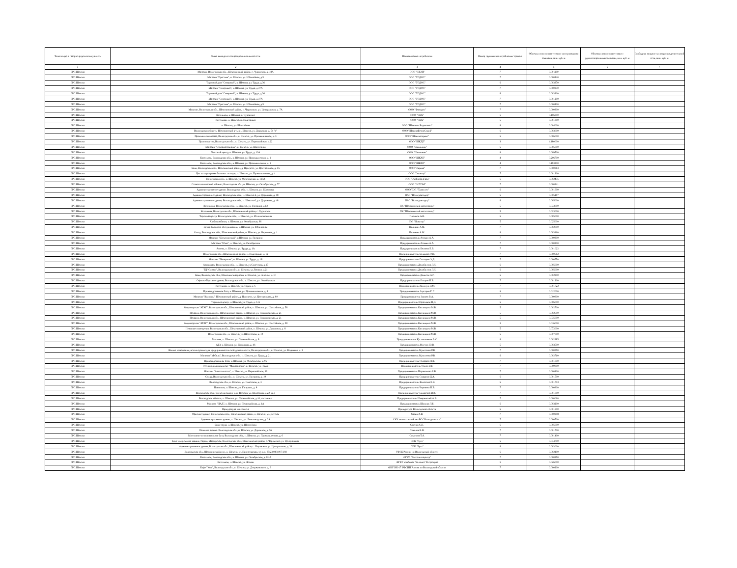| Точка входа в газораспределительную сеть | Точка выхода из газораспределительной сети | Наименование потребителя | Номер группы газопотребления/ транзит | Объемы газа в соответствии с поступившими заявками, млн. куб. м | Объемы газа в соответствии с удовлетворенными заявками, млн. куб. м | Свободная мощность газораспределительной сети, млн. куб. м |
| --- | --- | --- | --- | --- | --- | --- |
| 1 | 2 | 3 | 4 | 5 | 6 | 7 |
| ГРС Шексна | Магазин, Вологодская обл., Шекснинский район, с. Чуровское, д. 18А | ООО "СТЭП" | 7 | 0.001100 | | |
| ГРС Шексна | Магазин "Престиж", п. Шексна, ул. Юбилейная, д.5 | ООО "ТОДОС" | 7 | 0.000440 | | |
| ГРС Шексна | Торговый дом "Северный", п. Шексна, ул. Труда, д.36 | ООО "ТОДОС" | 6 | 0.003370 | | |
| ГРС Шексна | Магазин "Северный", п. Шексна, ул. Труда, д.17А | ООО "ТОДОС" | 7 | 0.000330 | | |
| ГРС Шексна | Торговый дом "Северный", п. Шексна, ул. Труда, д.36 | ООО "ТОДОС" | 6 | 0.003200 | | |
| ГРС Шексна | Магазин "Северный", п. Шексна, ул. Труда, д.17А | ООО "ТОДОС" | 7 | 0.001200 | | |
| ГРС Шексна | Магазин "Престиж", п. Шексна, ул. Юбилейная, д.5 | ООО "ТОДОС" | 7 | 0.000400 | | |
| ГРС Шексна | Магазин, Вологодская обл., Шекснинский район, с. Чаромское, ул. Центральная, д. 7А | ООО "Фаворит" | 7 | 0.000300 | | |
| ГРС Шексна | Котельная, п. Шексна, с. Чуровское | ООО "ЧКХ" | 5 | 0.106900 | | |
| ГРС Шексна | Котельная, п. Шексна, м. Подгорный | ООО "ЧКХ" | 5 | 0.091900 | | |
| ГРС Шексна | п. Шексна, ул. Шоссейная | ООО "Шексна - Водоканал" | 6 | 0.004000 | | |
| ГРС Шексна | Вологодская область, Шекснинский р-н, рп. Шексна, ул. Дорожная, д. 54 "а" | ООО "ШекснаБетонСтрой" | 6 | 0.003000 | | |
| ГРС Шексна | Промышленная база, Вологодская обл., п. Шексна, ул. Промышленная, д. 3 | ООО "Шекснасервис" | 6 | 0.006000 | | |
| ГРС Шексна | Производство, Вологодская обл., п. Шексна, ул. Первомайская, д.22 | ООО "ШКДП" | 3 | 4.180000 | | |
| ГРС Шексна | Магазин "Стройматериалы", п. Шексна, ул. Шоссейная | ООО "Школьник" | 6 | 0.005000 | | |
| ГРС Шексна | Торговый центр, п. Шексна, ул. Труда, д. 13А | ООО "Школьник" | 6 | 0.009500 | | |
| ГРС Шексна | Котельная, Вологодская обл., п. Шексна, ул. Промышленная, д. 1 | ООО "ШКХП" | 4 | 0.206700 | | |
| ГРС Шексна | Котельная, Вологодская обл., п. Шексна, ул. Промышленная, д. 1 | ООО "ШКХП" | 4 | 0.193300 | | |
| ГРС Шексна | Баня, Вологодская обл., Шекснинский район, д. Прогресс, ул. Центральная, д. 56 | ООО "Эврика" | 7 | 0.000983 | | |
| ГРС Шексна | Цех по сортировке бытовых отходов, п. Шексна, ул. Промышленная, д. 4 | ООО "Эковтор" | 7 | 0.001200 | | |
| ГРС Шексна | Вологодская обл., п. Шексна, ул. Октябрьская, д. 118А | ООО "ЭкоГлобалГрад" | 6 | 0.002475 | | |
| ГРС Шексна | Стоматологический кабинет, Вологодская обл., п. Шексна, ул. Октябрьская, д. 77 | ООО "ЭСТОМ" | 7 | 0.000341 | | |
| ГРС Шексна | Административное здание, Вологодская обл., п. Шексна, ул. Шлюзовая | ООО ТЭП "Транслес" | 6 | 0.001600 | | |
| ГРС Шексна | Административное здание, Вологодская обл., п. Шексна-2, ул. Дорожная, д. 48 | ПАО "Вологдавтодор" | 6 | 0.005167 | | |
| ГРС Шексна | Административное здание, Вологодская обл., п. Шексна-2, ул. Дорожная, д. 48 | ПАО "Вологдавтодор" | 6 | 0.005000 | | |
| ГРС Шексна | Котельная, Вологодская обл., п. Шексна, ул. Гагарина, д.12 | ПК "Шекснинский маслозавод" | 5 | 0.033000 | | |
| ГРС Шексна | Котельная, Вологодская обл., Шекснинский район, с. Чуровское | ПК "Шекснинский маслозавод" | 5 | 0.023000 | | |
| ГРС Шексна | Торговый центр, Вологодская обл., п. Шексна, ул. Исполкомовская | Плешков А.В. | 6 | 0.005000 | | |
| ГРС Шексна | Хлебокомбинат, п. Шексна, ул. Октябрьская, 86 | ПО "Новатор" | 5 | 0.025000 | | |
| ГРС Шексна | Центр бытового обслуживания, п. Шексна, ул. Юбилейная | Поливин А.М. | 7 | 0.002000 | | |
| ГРС Шексна | Склад, Вологодская обл., Шекснинский район, п. Шексна, ул. Береговая, д. 1 | Поливин А.М. | 6 | 0.003410 | | |
| ГРС Шексна | Магазин "Шекснинский", п.Шексна, ул. Гагарина | Предприниматель Атомян А.А. | 7 | 0.000300 | | |
| ГРС Шексна | Магазин "Юма", п. Шексна, ул. Октябрьская | Предприниматель Атомян А.А. | 7 | 0.000300 | | |
| ГРС Шексна | Аптека, п. Шексна, ул. Труда, д. 1А | Предприниматель Беляева Е.В. | 7 | 0.001022 | | |
| ГРС Шексна | Вологодская обл., Шекснинский район, п. Подгорный, д. 1а | Предприниматель Белякова О.П. | 7 | 0.000682 | | |
| ГРС Шексна | Магазин "Пятерочка", п. Шексна, ул. Труда, д. 1Б | Предприниматель Гаспарян Э.Д. | 7 | 0.000750 | | |
| ГРС Шексна | Автогараж, Вологодская обл., п. Шексна, ул.Советская, д.17 | Предприниматель Делибалтов Л.С. | 6 | 0.005000 | | |
| ГРС Шексна | ТД "Олимп", Вологодская обл., п. Шексна, ул.Ленина, д.21 | Предприниматель Делибалтов Л.С. | 6 | 0.005000 | | |
| ГРС Шексна | Баня, Вологодская обл., Шекснинский район, п. Шексна, ул. Зеленая, д. 10 | Предприниматель Денисов А.Г. | 6 | 0.002800 | | |
| ГРС Шексна | Офисно-Торговое здание, Вологодская обл., п. Шексна, ул. Октябрьская | Предприниматель Есырев П.В. | 7 | 0.001200 | | |
| ГРС Шексна | Котельная, п. Шексна, ул. Труда, д. 6 | Предприниматель Жильчук Д.М. | 7 | 0.001722 | | |
| ГРС Шексна | Производственная база, п. Шексна, ул. Промышленная, д. 4 | Предприниматель Заргарян Г. Г. | 6 | 0.012000 | | |
| ГРС Шексна | Магазин "Колосок", Шекснинский район, д. Прогресс, ул. Центральная, д. 60 | Предприниматель Зиняев В.А. | 7 | 0.000900 | | |
| ГРС Шексна | Торговый центр, п. Шексна, ул. Труда, д. 6 А | Предприниматель Ибрагимов Н.Д. | 6 | 0.006000 | | |
| ГРС Шексна | Кондитерская "АТАГ", Вологодская обл., Шекснинский район, п. Шексна, ул. Шоссейная, д. 58 | Предприниматель Кислицына М.В. | 5 | 0.002700 | | |
| ГРС Шексна | Пекарня, Вологодская обл., Шекснинский район, п. Шексна, ул. Починковская, д. 21 | Предприниматель Кислицына М.В. | 5 | 0.002600 | | |
| ГРС Шексна | Пекарня, Вологодская обл., Шекснинский район, п. Шексна, ул. Починковская, д. 21 | Предприниматель Кислицына М.В. | 5 | 0.035000 | | |
| ГРС Шексна | Кондитерская "АТАГ", Вологодская обл., Шекснинский район, п. Шексна, ул. Шоссейная, д. 58 | Предприниматель Кислицына М.В. | 5 | 0.016000 | | |
| ГРС Шексна | Нежилые помещения, Вологодская обл., Шекснинский район, п. Шексна, ул. Дорожная, д. 8 | Предприниматель Кислицына М.В. | 5 | 0.072000 | | |
| ГРС Шексна | Вологодская обл., п. Шексна, ул. Шоссейная, д. 19 | Предприниматель Кислицына М.В. | 6 | 0.007000 | | |
| ГРС Шексна | Магазин, п. Шексна, ул. Первомайская, д. 8 | Предприниматель Кустовлянкин А.С. | 6 | 0.002385 | | |
| ГРС Шексна | АБЗ, п. Шексна, ул. Дорожная, д. 46 | Предприниматель Мостов Ю.В. | 5 | 0.003500 | | |
| ГРС Шексна | Жилые помещения, используемые для предпринимательской деятельности, Вологодская обл., п. Шексна, ул. Водников, д. 3 | Предприниматель Мукосеева Р.В. | 7 | 0.000550 | | |
| ГРС Шексна | Магазин "Мебель", Вологодская обл., п. Шексна, ул. Труда, д. 21 | Предприниматель Мукосеева Р.В. | 6 | 0.002710 | | |
| ГРС Шексна | Производственная база, п. Шексна, ул. Октябрьская, д. 95 | Предприниматель Онофрей Л.Я. | 7 | 0.001050 | | |
| ГРС Шексна | Остновочный комплекс "Микрорайон", п. Шексна, ул. Труда | Предприниматель Орлов В.Г. | 7 | 0.000900 | | |
| ГРС Шексна | Магазин "Автозапчасти", п. Шексна, ул. Первомайская, 16 | Предприниматель Парамонова Е.В. | 7 | 0.000400 | | |
| ГРС Шексна | Склад, Вологодская обл., п. Шексна, ул. Нагорная, д. 19 | Предприниматель Смирнов Д.А. | 6 | 0.001500 | | |
| ГРС Шексна | Вологодская обл., п. Шексна, ул. Советская, д. 3 | Предприниматель Филатова Е.В. | 6 | 0.001703 | | |
| ГРС Шексна | Павильон, п. Шексна, ул. Гагарина, д. 9 | Предприниматель Черняева Н.В. | 7 | 0.000900 | | |
| ГРС Шексна | Вологодская обл., Шекснинский р-н, п. Шексна, ул. Шлюзовая, д.22, кв.1 | Предприниматель Чикмасова И.В. | 7 | 0.001000 | | |
| ГРС Шексна | Вологодская область, п. Шексна, ул. Первомайская, д.10, гостиница | Предприниматель Шиврянский А.В. | 7 | 0.000010 | | |
| ГРС Шексна | Магазин "ЛАД", п. Шексна, ул. Первомайская, д. 1А | Предприниматель Шпилка Л.Б. | 6 | 0.003200 | | |
| ГРС Шексна | Прокуратура пгт.Шексна | Прокуратура Вологодской области | 6 | 0.001500 | | |
| ГРС Шексна | Офисное здание, Вологодская обл., Шекснинский район, п. Шексна, ул. Детская | Сасин А.В. | 7 | 0.000898 | | |
| ГРС Шексна | Административное здание, п. Шекнса, ул. Льнозаводская, д. 3А | САУ лесного хозяйства ВО "Вологдалесхоз" | 7 | 0.000700 | | |
| ГРС Шексна | Баня-сауна, п. Шексна, ул. Шоссейная | Смелов С.Н. | 6 | 0.005000 | | |
| ГРС Шексна | Нежилое здание. Вологодская обл., п. Шексна, ул. Дорожная, д. 56 | Соколов В.В. | 7 | 0.001700 | | |
| ГРС Шексна | Монтажно-заготовительная база, Вологодская обл., п. Шексна, ул. Промышленная, д. 6 | Соколова Т.А. | 7 | 0.001400 | | |
| ГРС Шексна | Бокс для ремонта машин, Гараж, Мастерская, Вологодская обл., Шекснинский район, с. Чаромское, ул. Центральная | СПК "Русь" | 6 | 0.014700 | | |
| ГРС Шексна | Административное здание, Вологодская обл., Шекснинский район, с. Чаромское, ул. Центральная, д. 34 | СПК "Русь" | 6 | 0.003000 | | |
| ГРС Шексна | Вологодская обл., Шекснинский р-он, п. Шексна, ул. Пролетарская, з/у к.н. 35:23:0304007:168 | УФСБ России по Вологодской области | 6 | 0.002100 | | |
| ГРС Шексна | Котельная, Вологодская обл., п. Шексна, ул. Октябрьская, д. 81-б | ФГБУ "Россельхозцентр" | 7 | 0.000850 | | |
| ГРС Шексна | Котельная, п. Шексна, ул. Лесная | ФГКУ комбинат "Балтика" Росрезерва | 5 | 0.026000 | | |
| ГРС Шексна | Кафе "Уют", Вологодская обл., п. Шексна, ул. Дзержинского, д. 6 | ФКУ ИК-17 УФСИН России по Вологодской области | 7 | 0.000200 | | |